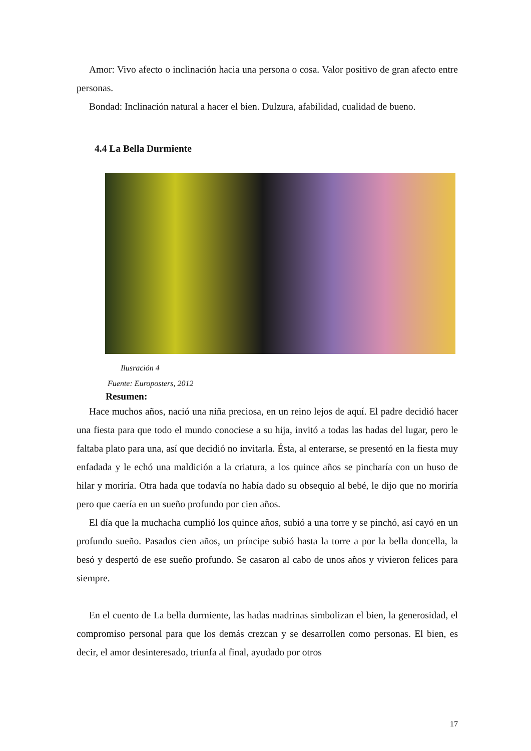Amor: Vivo afecto o inclinación hacia una persona o cosa. Valor positivo de gran afecto entre personas.
Bondad: Inclinación natural a hacer el bien. Dulzura, afabilidad, cualidad de bueno.
4.4 La Bella Durmiente
Ilusración 4
Fuente: Europosters, 2012
Resumen:
Hace muchos años, nació una niña preciosa, en un reino lejos de aquí. El padre decidió hacer una fiesta para que todo el mundo conociese a su hija, invitó a todas las hadas del lugar, pero le faltaba plato para una, así que decidió no invitarla. Ésta, al enterarse, se presentó en la fiesta muy enfadada y le echó una maldición a la criatura, a los quince años se pincharía con un huso de hilar y moriría. Otra hada que todavía no había dado su obsequio al bebé, le dijo que no moriría pero que caería en un sueño profundo por cien años.
El día que la muchacha cumplió los quince años, subió a una torre y se pinchó, así cayó en un profundo sueño. Pasados cien años, un príncipe subió hasta la torre a por la bella doncella, la besó y despertó de ese sueño profundo. Se casaron al cabo de unos años y vivieron felices para siempre.
En el cuento de La bella durmiente, las hadas madrinas simbolizan el bien, la generosidad, el compromiso personal para que los demás crezcan y se desarrollen como personas. El bien, es decir, el amor desinteresado, triunfa al final, ayudado por otros
17